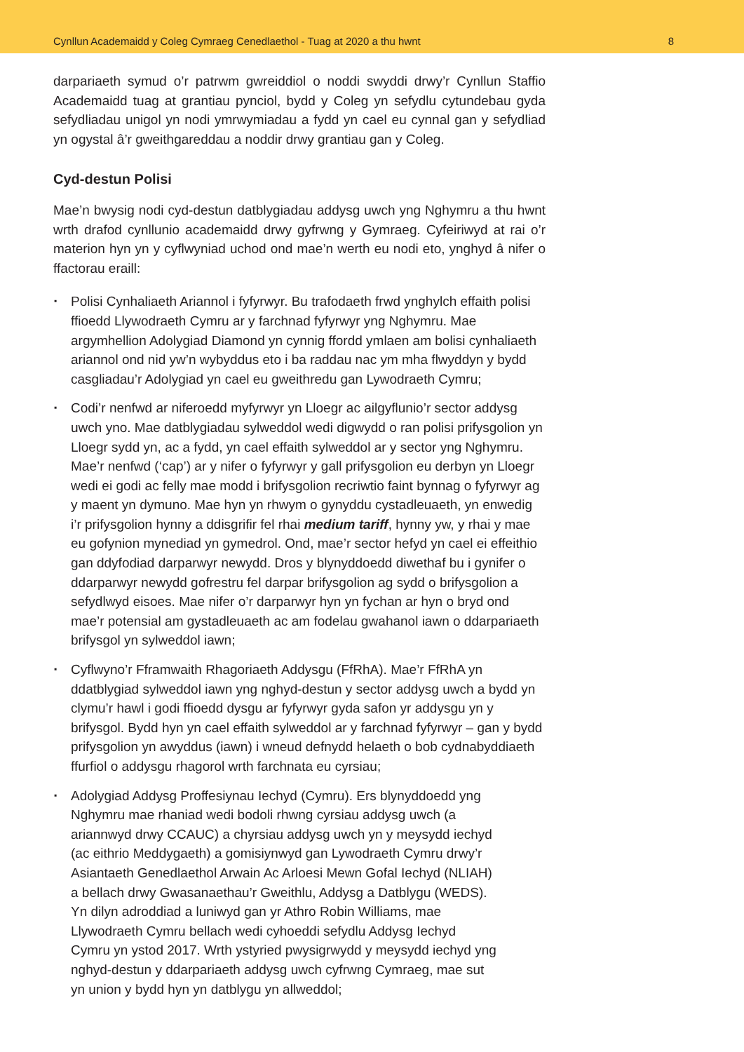Cynllun Academaidd y Coleg Cymraeg Cenedlaethol - Tuag at 2020 a thu hwnt 8
darpariaeth symud o’r patrwm gwreiddiol o noddi swyddi drwy’r Cynllun Staffio Academaidd tuag at grantiau pynciol, bydd y Coleg yn sefydlu cytundebau gyda sefydliadau unigol yn nodi ymrwymiadau a fydd yn cael eu cynnal gan y sefydliad yn ogystal â’r gweithgareddau a noddir drwy grantiau gan y Coleg.
Cyd-destun Polisi
Mae’n bwysig nodi cyd-destun datblygiadau addysg uwch yng Nghymru a thu hwnt wrth drafod cynllunio academaidd drwy gyfrwng y Gymraeg. Cyfeiriwyd at rai o’r materion hyn yn y cyflwyniad uchod ond mae’n werth eu nodi eto, ynghyd â nifer o ffactorau eraill:
▪ Polisi Cynhaliaeth Ariannol i fyfyrwyr. Bu trafodaeth frwd ynghylch effaith polisi ffioedd Llywodraeth Cymru ar y farchnad fyfyrwyr yng Nghymru. Mae argymhellion Adolygiad Diamond yn cynnig ffordd ymlaen am bolisi cynhaliaeth ariannol ond nid yw’n wybyddus eto i ba raddau nac ym mha flwyddyn y bydd casgliadau’r Adolygiad yn cael eu gweithredu gan Lywodraeth Cymru;
▪ Codi’r nenfwd ar niferoedd myfyrwyr yn Lloegr ac ailgyflunio’r sector addysg uwch yno. Mae datblygiadau sylweddol wedi digwydd o ran polisi prifysgolion yn Lloegr sydd yn, ac a fydd, yn cael effaith sylweddol ar y sector yng Nghymru. Mae’r nenfwd (‘cap’) ar y nifer o fyfyrwyr y gall prifysgolion eu derbyn yn Lloegr wedi ei godi ac felly mae modd i brifysgolion recriwtio faint bynnag o fyfyrwyr ag y maent yn dymuno. Mae hyn yn rhwym o gynyddu cystadleuaeth, yn enwedig i’r prifysgolion hynny a ddisgrifir fel rhai medium tariff, hynny yw, y rhai y mae eu gofynion mynediad yn gymedrol. Ond, mae’r sector hefyd yn cael ei effeithio gan ddyfodiad darparwyr newydd. Dros y blynyddoedd diwethaf bu i gynifer o ddarparwyr newydd gofrestru fel darpar brifysgolion ag sydd o brifysgolion a sefydlwyd eisoes. Mae nifer o’r darparwyr hyn yn fychan ar hyn o bryd ond mae’r potensial am gystadleuaeth ac am fodelau gwahanol iawn o ddarpariaeth brifysgol yn sylweddol iawn;
▪ Cyflwyno’r Fframwaith Rhagoriaeth Addysgu (FfRhA). Mae’r FfRhA yn ddatblygiad sylweddol iawn yng nghyd-destun y sector addysg uwch a bydd yn clymu’r hawl i godi ffioedd dysgu ar fyfyrwyr gyda safon yr addysgu yn y brifysgol. Bydd hyn yn cael effaith sylweddol ar y farchnad fyfyrwyr – gan y bydd prifysgolion yn awyddus (iawn) i wneud defnydd helaeth o bob cydnabyddiaeth ffurfiol o addysgu rhagorol wrth farchnata eu cyrsiau;
▪ Adolygiad Addysg Proffesiynau Iechyd (Cymru). Ers blynyddoedd yng Nghymru mae rhaniad wedi bodoli rhwng cyrsiau addysg uwch (a ariannwyd drwy CCAUC) a chyrsiau addysg uwch yn y meysydd iechyd (ac eithrio Meddygaeth) a gomisiynwyd gan Lywodraeth Cymru drwy’r Asiantaeth Genedlaethol Arwain Ac Arloesi Mewn Gofal Iechyd (NLIAH) a bellach drwy Gwasanaethau’r Gweithlu, Addysg a Datblygu (WEDS). Yn dilyn adroddiad a luniwyd gan yr Athro Robin Williams, mae Llywodraeth Cymru bellach wedi cyhoeddi sefydlu Addysg Iechyd Cymru yn ystod 2017. Wrth ystyried pwysigrwydd y meysydd iechyd yng nghyd-destun y ddarpariaeth addysg uwch cyfrwng Cymraeg, mae sut yn union y bydd hyn yn datblygu yn allweddol;